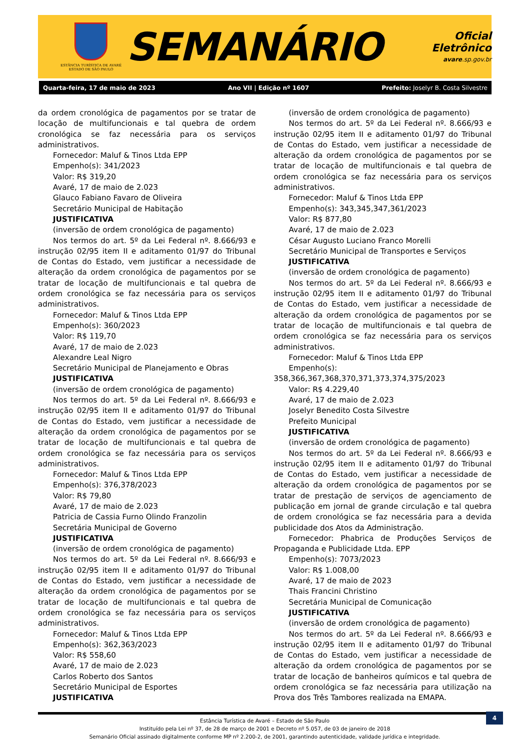ESTÂNCIA TURÍSTICA DE AVARÉ
ESTADO DE SÃO PAULO
SEMANÁRIO
Oficial Eletrônico
avare.sp.gov.br
Quarta-feira, 17 de maio de 2023 Ano VII | Edição nº 1607 Prefeito: Joselyr B. Costa Silvestre
da ordem cronológica de pagamentos por se tratar de locação de multifuncionais e tal quebra de ordem cronológica se faz necessária para os serviços administrativos.
Fornecedor: Maluf & Tinos Ltda EPP
Empenho(s): 341/2023
Valor: R$ 319,20
Avaré, 17 de maio de 2.023
Glauco Fabiano Favaro de Oliveira
Secretário Municipal de Habitação
JUSTIFICATIVA
(inversão de ordem cronológica de pagamento)
Nos termos do art. 5º da Lei Federal nº. 8.666/93 e instrução 02/95 item II e aditamento 01/97 do Tribunal de Contas do Estado, vem justificar a necessidade de alteração da ordem cronológica de pagamentos por se tratar de locação de multifuncionais e tal quebra de ordem cronológica se faz necessária para os serviços administrativos.
Fornecedor: Maluf & Tinos Ltda EPP
Empenho(s): 360/2023
Valor: R$ 119,70
Avaré, 17 de maio de 2.023
Alexandre Leal Nigro
Secretário Municipal de Planejamento e Obras
JUSTIFICATIVA
(inversão de ordem cronológica de pagamento)
Nos termos do art. 5º da Lei Federal nº. 8.666/93 e instrução 02/95 item II e aditamento 01/97 do Tribunal de Contas do Estado, vem justificar a necessidade de alteração da ordem cronológica de pagamentos por se tratar de locação de multifuncionais e tal quebra de ordem cronológica se faz necessária para os serviços administrativos.
Fornecedor: Maluf & Tinos Ltda EPP
Empenho(s): 376,378/2023
Valor: R$ 79,80
Avaré, 17 de maio de 2.023
Patricia de Cassia Furno Olindo Franzolin
Secretária Municipal de Governo
JUSTIFICATIVA
(inversão de ordem cronológica de pagamento)
Nos termos do art. 5º da Lei Federal nº. 8.666/93 e instrução 02/95 item II e aditamento 01/97 do Tribunal de Contas do Estado, vem justificar a necessidade de alteração da ordem cronológica de pagamentos por se tratar de locação de multifuncionais e tal quebra de ordem cronológica se faz necessária para os serviços administrativos.
Fornecedor: Maluf & Tinos Ltda EPP
Empenho(s): 362,363/2023
Valor: R$ 558,60
Avaré, 17 de maio de 2.023
Carlos Roberto dos Santos
Secretário Municipal de Esportes
JUSTIFICATIVA
(inversão de ordem cronológica de pagamento)
Nos termos do art. 5º da Lei Federal nº. 8.666/93 e instrução 02/95 item II e aditamento 01/97 do Tribunal de Contas do Estado, vem justificar a necessidade de alteração da ordem cronológica de pagamentos por se tratar de locação de multifuncionais e tal quebra de ordem cronológica se faz necessária para os serviços administrativos.
Fornecedor: Maluf & Tinos Ltda EPP
Empenho(s): 343,345,347,361/2023
Valor: R$ 877,80
Avaré, 17 de maio de 2.023
César Augusto Luciano Franco Morelli
Secretário Municipal de Transportes e Serviços
JUSTIFICATIVA
(inversão de ordem cronológica de pagamento)
Nos termos do art. 5º da Lei Federal nº. 8.666/93 e instrução 02/95 item II e aditamento 01/97 do Tribunal de Contas do Estado, vem justificar a necessidade de alteração da ordem cronológica de pagamentos por se tratar de locação de multifuncionais e tal quebra de ordem cronológica se faz necessária para os serviços administrativos.
Fornecedor: Maluf & Tinos Ltda EPP
Empenho(s): 358,366,367,368,370,371,373,374,375/2023
Valor: R$ 4.229,40
Avaré, 17 de maio de 2.023
Joselyr Benedito Costa Silvestre
Prefeito Municipal
JUSTIFICATIVA
(inversão de ordem cronológica de pagamento)
Nos termos do art. 5º da Lei Federal nº. 8.666/93 e instrução 02/95 item II e aditamento 01/97 do Tribunal de Contas do Estado, vem justificar a necessidade de alteração da ordem cronológica de pagamentos por se tratar de prestação de serviços de agenciamento de publicação em jornal de grande circulação e tal quebra de ordem cronológica se faz necessária para a devida publicidade dos Atos da Administração.
Fornecedor: Phabrica de Produções Serviços de Propaganda e Publicidade Ltda. EPP
Empenho(s): 7073/2023
Valor: R$ 1.008,00
Avaré, 17 de maio de 2023
Thais Francini Christino
Secretária Municipal de Comunicação
JUSTIFICATIVA
(inversão de ordem cronológica de pagamento)
Nos termos do art. 5º da Lei Federal nº. 8.666/93 e instrução 02/95 item II e aditamento 01/97 do Tribunal de Contas do Estado, vem justificar a necessidade de alteração da ordem cronológica de pagamentos por se tratar de locação de banheiros químicos e tal quebra de ordem cronológica se faz necessária para utilização na Prova dos Três Tambores realizada na EMAPA.
4
Estância Turística de Avaré – Estado de São Paulo
Instituído pela Lei nº 37, de 28 de março de 2001 e Decreto nº 5.057, de 03 de janeiro de 2018
Semanário Oficial assinado digitalmente conforme MP nº 2.200-2, de 2001, garantindo autenticidade, validade jurídica e integridade.